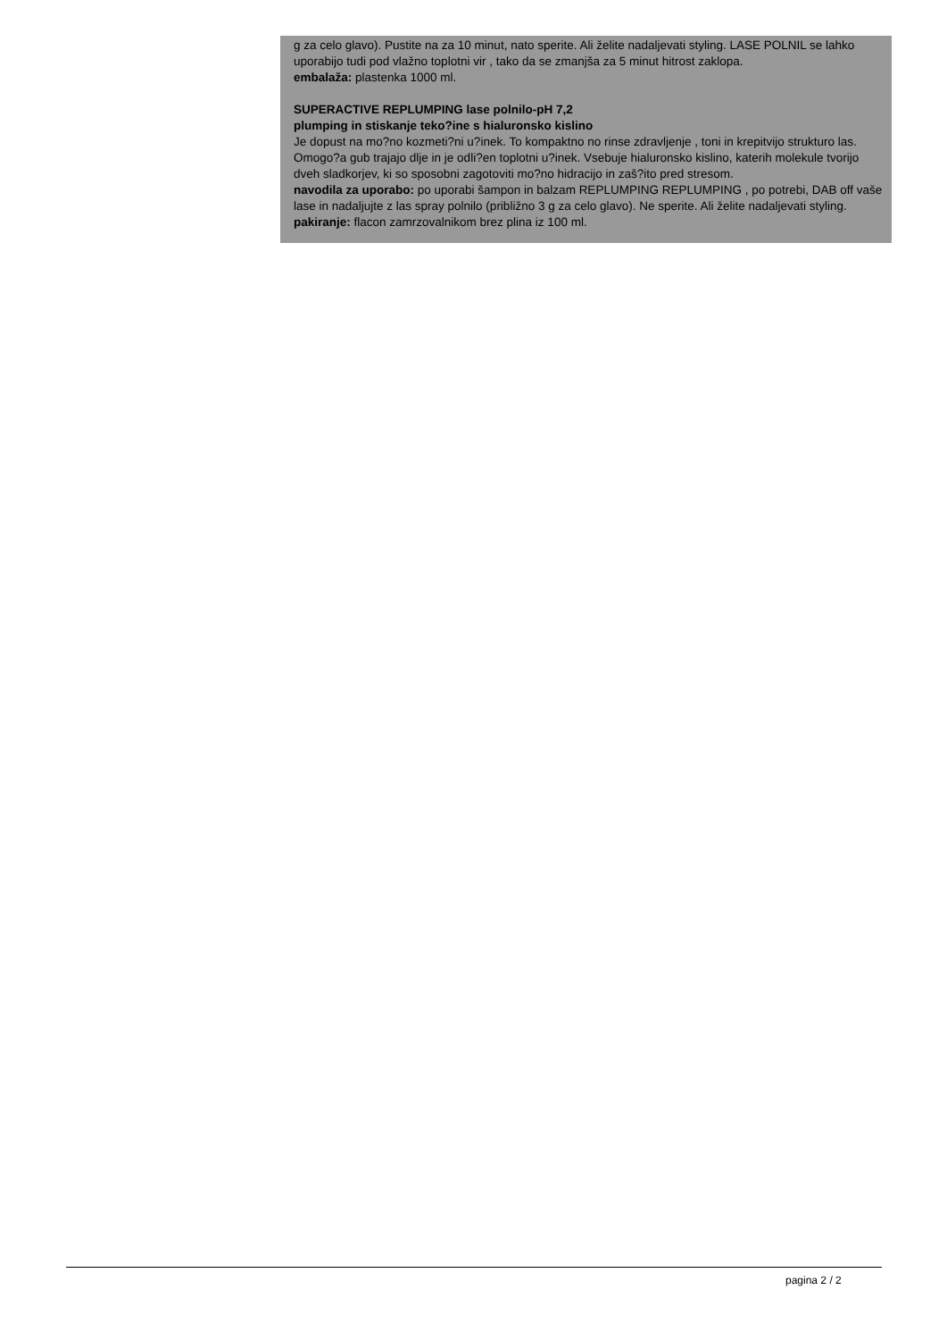g za celo glavo). Pustite na za 10 minut, nato sperite. Ali želite nadaljevati styling. LASE POLNIL se lahko uporabijo tudi pod vlažno toplotni vir , tako da se zmanjša za 5 minut hitrost zaklopa.
embalaža: plastenka 1000 ml.
SUPERACTIVE REPLUMPING lase polnilo-pH 7,2
plumping in stiskanje teko?ine s hialuronsko kislino
Je dopust na mo?no kozmeti?ni u?inek. To kompaktno no rinse zdravljenje , toni in krepitvijo strukturo las. Omogo?a gub trajajo dlje in je odli?en toplotni u?inek. Vsebuje hialuronsko kislino, katerih molekule tvorijo dveh sladkorjev, ki so sposobni zagotoviti mo?no hidracijo in zaš?ito pred stresom.
navodila za uporabo: po uporabi šampon in balzam REPLUMPING REPLUMPING , po potrebi, DAB off vaše lase in nadaljujte z las spray polnilo (približno 3 g za celo glavo). Ne sperite. Ali želite nadaljevati styling.
pakiranje: flacon zamrzovalnikom brez plina iz 100 ml.
pagina 2 / 2